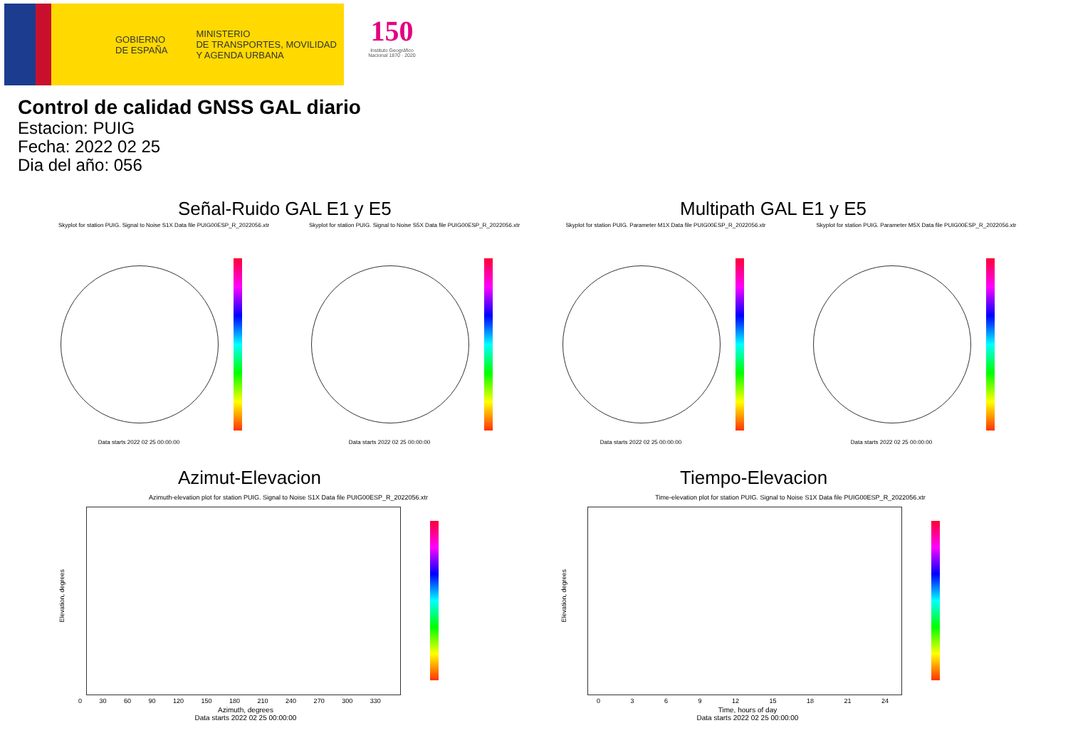GOBIERNO
DE ESPAÑA
MINISTERIO
DE TRANSPORTES, MOVILIDAD
Y AGENDA URBANA
150
Instituto Geográfico Nacional 1870 · 2020
Control de calidad GNSS GAL diario
Estacion: PUIG
Fecha: 2022 02 25
Dia del año: 056
Señal-Ruido GAL E1 y E5 Multipath GAL E1 y E5
Skyplot for station PUIG. Signal to Noise S1X Data file PUIG00ESP_R_2022056.xtr
Skyplot for station PUIG. Signal to Noise S5X Data file PUIG00ESP_R_2022056.xtr
Skyplot for station PUIG. Parameter M1X Data file PUIG00ESP_R_2022056.xtr
Skyplot for station PUIG. Parameter M5X Data file PUIG00ESP_R_2022056.xtr
Data starts 2022 02 25 00:00:00 Data starts 2022 02 25 00:00:00 Data starts 2022 02 25 00:00:00 Data starts 2022 02 25 00:00:00
Azimut-Elevacion Tiempo-Elevacion
Azimuth-elevation plot for station PUIG. Signal to Noise S1X Data file PUIG00ESP_R_2022056.xtr Time-elevation plot for station PUIG. Signal to Noise S1X Data file PUIG00ESP_R_2022056.xtr
Azimuth, degrees
Data starts 2022 02 25 00:00:00
Time, hours of day
Data starts 2022 02 25 00:00:00
0 30 60 90 120 150 180 210 240 270 300 330
0 3 6 9 12 15 18 21 24
Elevation, degrees
Elevation, degrees